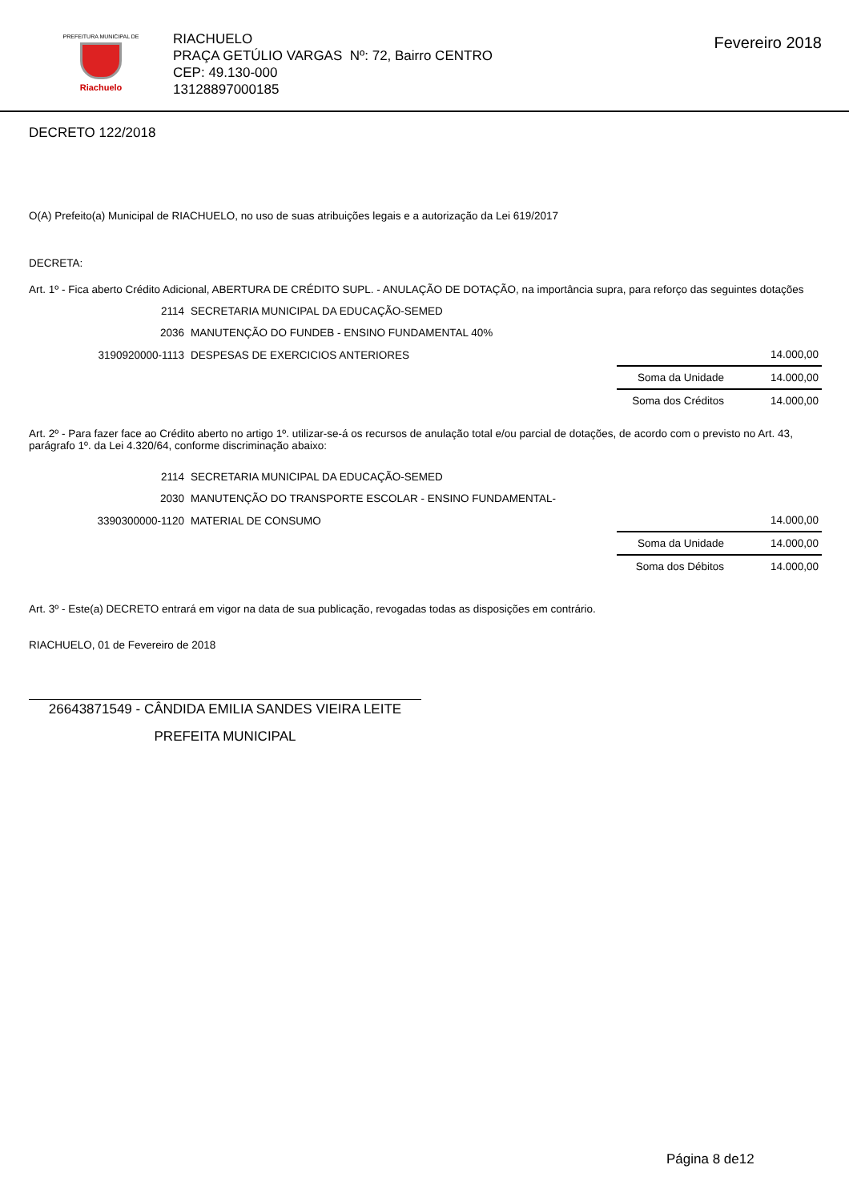PREFEITURA MUNICIPAL DE
Riachuelo
RIACHUELO
PRAÇA GETÚLIO VARGAS Nº: 72, Bairro CENTRO
CEP: 49.130-000
13128897000185
Fevereiro 2018
DECRETO 122/2018
O(A) Prefeito(a) Municipal de RIACHUELO, no uso de suas atribuições legais e a autorização da Lei 619/2017
DECRETA:
Art. 1º - Fica aberto Crédito Adicional, ABERTURA DE CRÉDITO SUPL. - ANULAÇÃO DE DOTAÇÃO, na importância supra, para reforço das seguintes dotações
| 2114 | SECRETARIA MUNICIPAL DA EDUCAÇÃO-SEMED | | |
| 2036 | MANUTENÇÃO DO FUNDEB - ENSINO FUNDAMENTAL 40% | | |
| 3190920000-1113 | DESPESAS DE EXERCICIOS ANTERIORES | | 14.000,00 |
| | | Soma da Unidade | 14.000,00 |
| | | Soma dos Créditos | 14.000,00 |
Art. 2º - Para fazer face ao Crédito aberto no artigo 1º. utilizar-se-á os recursos de anulação total e/ou parcial de dotações, de acordo com o previsto no Art. 43, parágrafo 1º. da Lei 4.320/64, conforme discriminação abaixo:
| 2114 | SECRETARIA MUNICIPAL DA EDUCAÇÃO-SEMED | | |
| 2030 | MANUTENÇÃO DO TRANSPORTE ESCOLAR - ENSINO FUNDAMENTAL- | | |
| 3390300000-1120 | MATERIAL DE CONSUMO | | 14.000,00 |
| | | Soma da Unidade | 14.000,00 |
| | | Soma dos Débitos | 14.000,00 |
Art. 3º - Este(a) DECRETO entrará em vigor na data de sua publicação, revogadas todas as disposições em contrário.
RIACHUELO, 01 de Fevereiro de 2018
26643871549 - CÂNDIDA EMILIA SANDES VIEIRA LEITE
PREFEITA MUNICIPAL
Página 8 de12